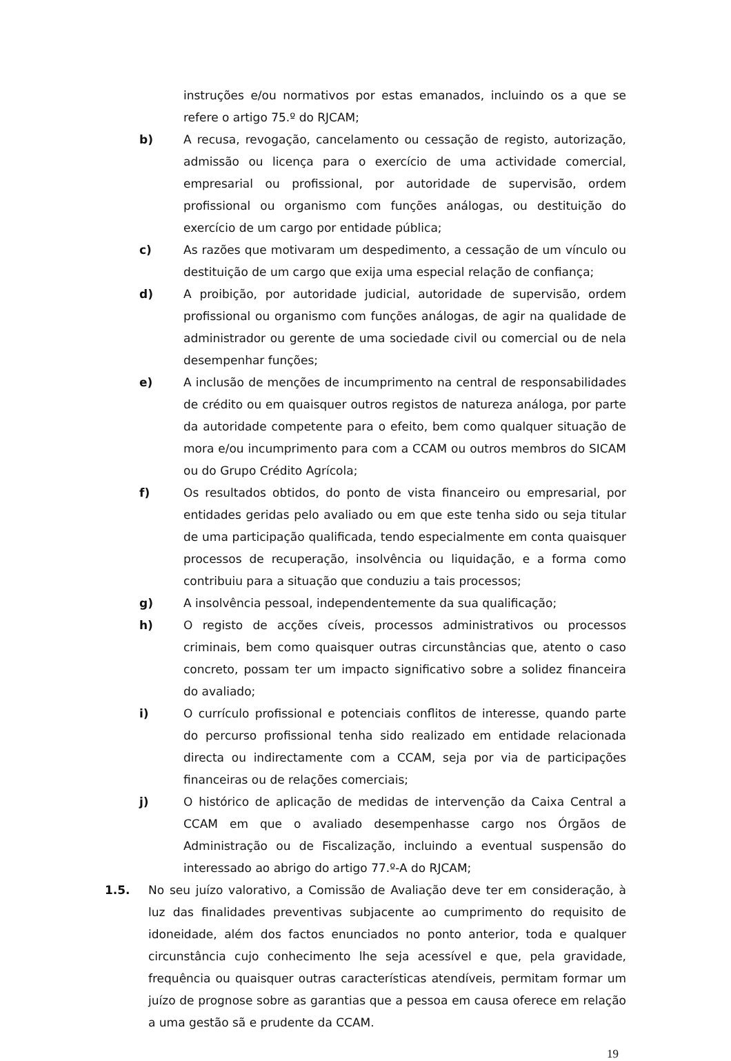instruções e/ou normativos por estas emanados, incluindo os a que se refere o artigo 75.º do RJCAM;
b) A recusa, revogação, cancelamento ou cessação de registo, autorização, admissão ou licença para o exercício de uma actividade comercial, empresarial ou profissional, por autoridade de supervisão, ordem profissional ou organismo com funções análogas, ou destituição do exercício de um cargo por entidade pública;
c) As razões que motivaram um despedimento, a cessação de um vínculo ou destituição de um cargo que exija uma especial relação de confiança;
d) A proibição, por autoridade judicial, autoridade de supervisão, ordem profissional ou organismo com funções análogas, de agir na qualidade de administrador ou gerente de uma sociedade civil ou comercial ou de nela desempenhar funções;
e) A inclusão de menções de incumprimento na central de responsabilidades de crédito ou em quaisquer outros registos de natureza análoga, por parte da autoridade competente para o efeito, bem como qualquer situação de mora e/ou incumprimento para com a CCAM ou outros membros do SICAM ou do Grupo Crédito Agrícola;
f) Os resultados obtidos, do ponto de vista financeiro ou empresarial, por entidades geridas pelo avaliado ou em que este tenha sido ou seja titular de uma participação qualificada, tendo especialmente em conta quaisquer processos de recuperação, insolvência ou liquidação, e a forma como contribuiu para a situação que conduziu a tais processos;
g) A insolvência pessoal, independentemente da sua qualificação;
h) O registo de acções cíveis, processos administrativos ou processos criminais, bem como quaisquer outras circunstâncias que, atento o caso concreto, possam ter um impacto significativo sobre a solidez financeira do avaliado;
i) O currículo profissional e potenciais conflitos de interesse, quando parte do percurso profissional tenha sido realizado em entidade relacionada directa ou indirectamente com a CCAM, seja por via de participações financeiras ou de relações comerciais;
j) O histórico de aplicação de medidas de intervenção da Caixa Central a CCAM em que o avaliado desempenhasse cargo nos Órgãos de Administração ou de Fiscalização, incluindo a eventual suspensão do interessado ao abrigo do artigo 77.º-A do RJCAM;
1.5. No seu juízo valorativo, a Comissão de Avaliação deve ter em consideração, à luz das finalidades preventivas subjacente ao cumprimento do requisito de idoneidade, além dos factos enunciados no ponto anterior, toda e qualquer circunstância cujo conhecimento lhe seja acessível e que, pela gravidade, frequência ou quaisquer outras características atendíveis, permitam formar um juízo de prognose sobre as garantias que a pessoa em causa oferece em relação a uma gestão sã e prudente da CCAM.
19